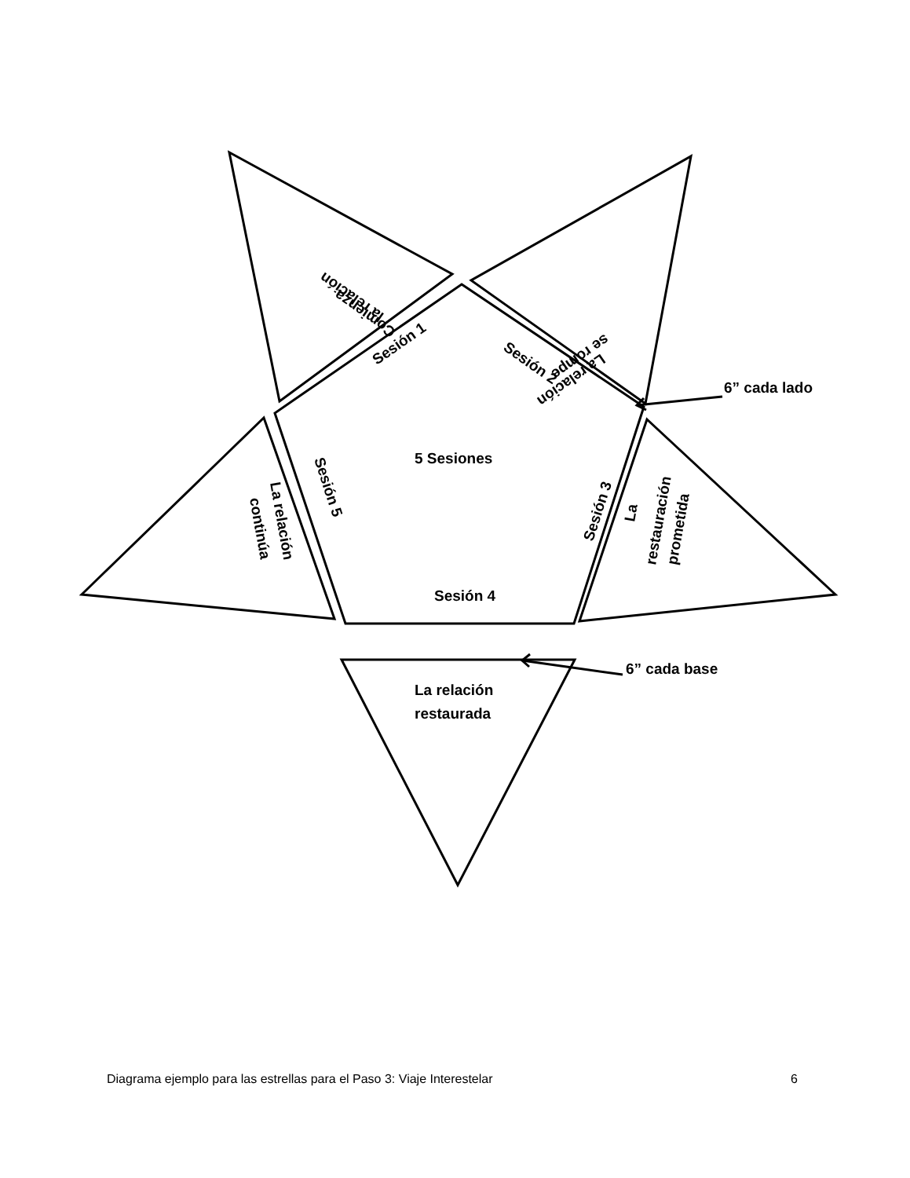5 Sesiones
Sesión 4
Sesión 1
Sesión 2
Sesión 3
Sesión 5
la relación
Comienza
La relación
se rompe
La relación
continúa
La
restauración
prometida
La relación
restaurada
6” cada lado
6” cada base
Diagrama ejemplo para las estrellas para el Paso 3: Viaje Interestelar 6